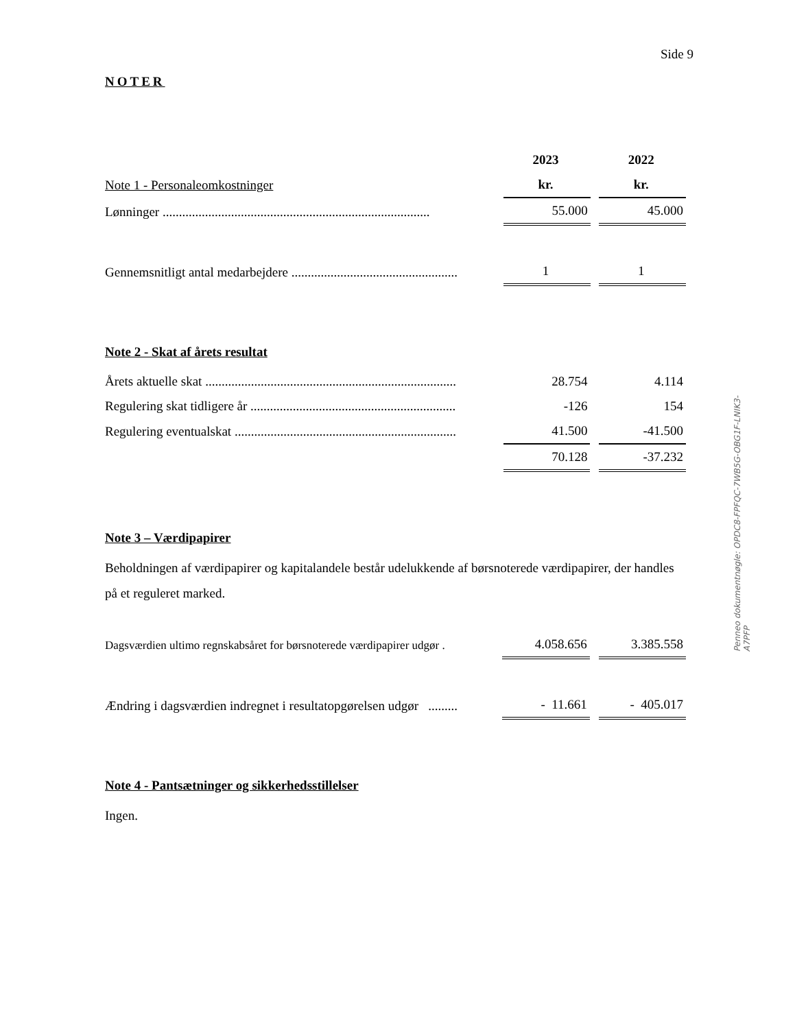Side 9
NOTER
| | 2023 | | 2022 |
| --- | --- | --- | --- |
| Note 1 - Personaleomkostninger | kr. | | kr. |
| Lønninger .................................................................................. | 55.000 | | 45.000 |
| Gennemsnitligt antal medarbejdere ................................................... | 1 | | 1 |
Note 2 - Skat af årets resultat
| Årets aktuelle skat ............................................................................. | 28.754 | | 4.114 |
| Regulering skat tidligere år ............................................................... | -126 | | 154 |
| Regulering eventualskat .................................................................... | 41.500 | | -41.500 |
| | 70.128 | | -37.232 |
Note 3 – Værdipapirer
Beholdningen af værdipapirer og kapitalandele består udelukkende af børsnoterede værdipapirer, der handles på et reguleret marked.
| Dagsværdien ultimo regnskabsåret for børsnoterede værdipapirer udgør . | 4.058.656 | | 3.385.558 |
| Ændring i dagsværdien indregnet i resultatopgørelsen udgør ......... | - 11.661 | | - 405.017 |
Note 4 - Pantsætninger og sikkerhedsstillelser
Ingen.
Penneo dokumentnøgle: OPDC8-FPFQC-7WB5G-OBG1F-LNIK3-A7PFP